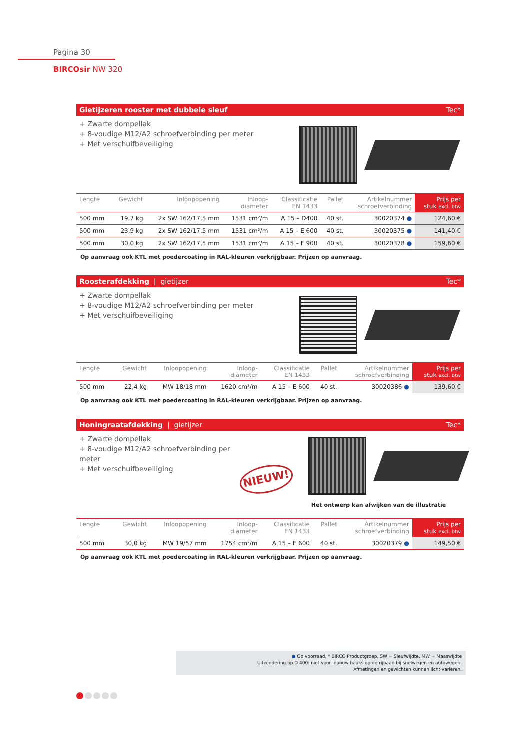Pagina 30
BIRCOsir NW 320
Gietijzeren rooster met dubbele sleuf Tec*
+ Zwarte dompellak
+ 8-voudige M12/A2 schroefverbinding per meter
+ Met verschuifbeveiliging
| Lengte | Gewicht | Inloopopening | Inloop- diameter | Classificatie EN 1433 | Pallet | Artikelnummer schroefverbinding | Prijs per stuk excl. btw |
| --- | --- | --- | --- | --- | --- | --- | --- |
| 500 mm | 19,7 kg | 2x SW 162/17,5 mm | 1531 cm²/m | A 15 – D400 | 40 st. | 30020374 ● | 124,60 € |
| 500 mm | 23,9 kg | 2x SW 162/17,5 mm | 1531 cm²/m | A 15 – E 600 | 40 st. | 30020375 ● | 141,40 € |
| 500 mm | 30,0 kg | 2x SW 162/17,5 mm | 1531 cm²/m | A 15 – F 900 | 40 st. | 30020378 ● | 159,60 € |
Op aanvraag ook KTL met poedercoating in RAL-kleuren verkrijgbaar. Prijzen op aanvraag.
Roosterafdekking | gietijzer Tec*
+ Zwarte dompellak
+ 8-voudige M12/A2 schroefverbinding per meter
+ Met verschuifbeveiliging
| Lengte | Gewicht | Inloopopening | Inloop- diameter | Classificatie EN 1433 | Pallet | Artikelnummer schroefverbinding | Prijs per stuk excl. btw |
| --- | --- | --- | --- | --- | --- | --- | --- |
| 500 mm | 22,4 kg | MW 18/18 mm | 1620 cm²/m | A 15 – E 600 | 40 st. | 30020386 ● | 139,60 € |
Op aanvraag ook KTL met poedercoating in RAL-kleuren verkrijgbaar. Prijzen op aanvraag.
Honingraatafdekking | gietijzer Tec*
+ Zwarte dompellak
+ 8-voudige M12/A2 schroefverbinding per meter
+ Met verschuifbeveiliging
NIEUW!
Het ontwerp kan afwijken van de illustratie
| Lengte | Gewicht | Inloopopening | Inloop- diameter | Classificatie EN 1433 | Pallet | Artikelnummer schroefverbinding | Prijs per stuk excl. btw |
| --- | --- | --- | --- | --- | --- | --- | --- |
| 500 mm | 30,0 kg | MW 19/57 mm | 1754 cm²/m | A 15 – E 600 | 40 st. | 30020379 ● | 149,50 € |
Op aanvraag ook KTL met poedercoating in RAL-kleuren verkrijgbaar. Prijzen op aanvraag.
● Op voorraad, * BIRCO Productgroep, SW = Sleufwijdte, MW = Maaswijdte
Uitzondering op D 400: niet voor inbouw haaks op de rijbaan bij snelwegen en autowegen.
Afmetingen en gewichten kunnen licht variëren.